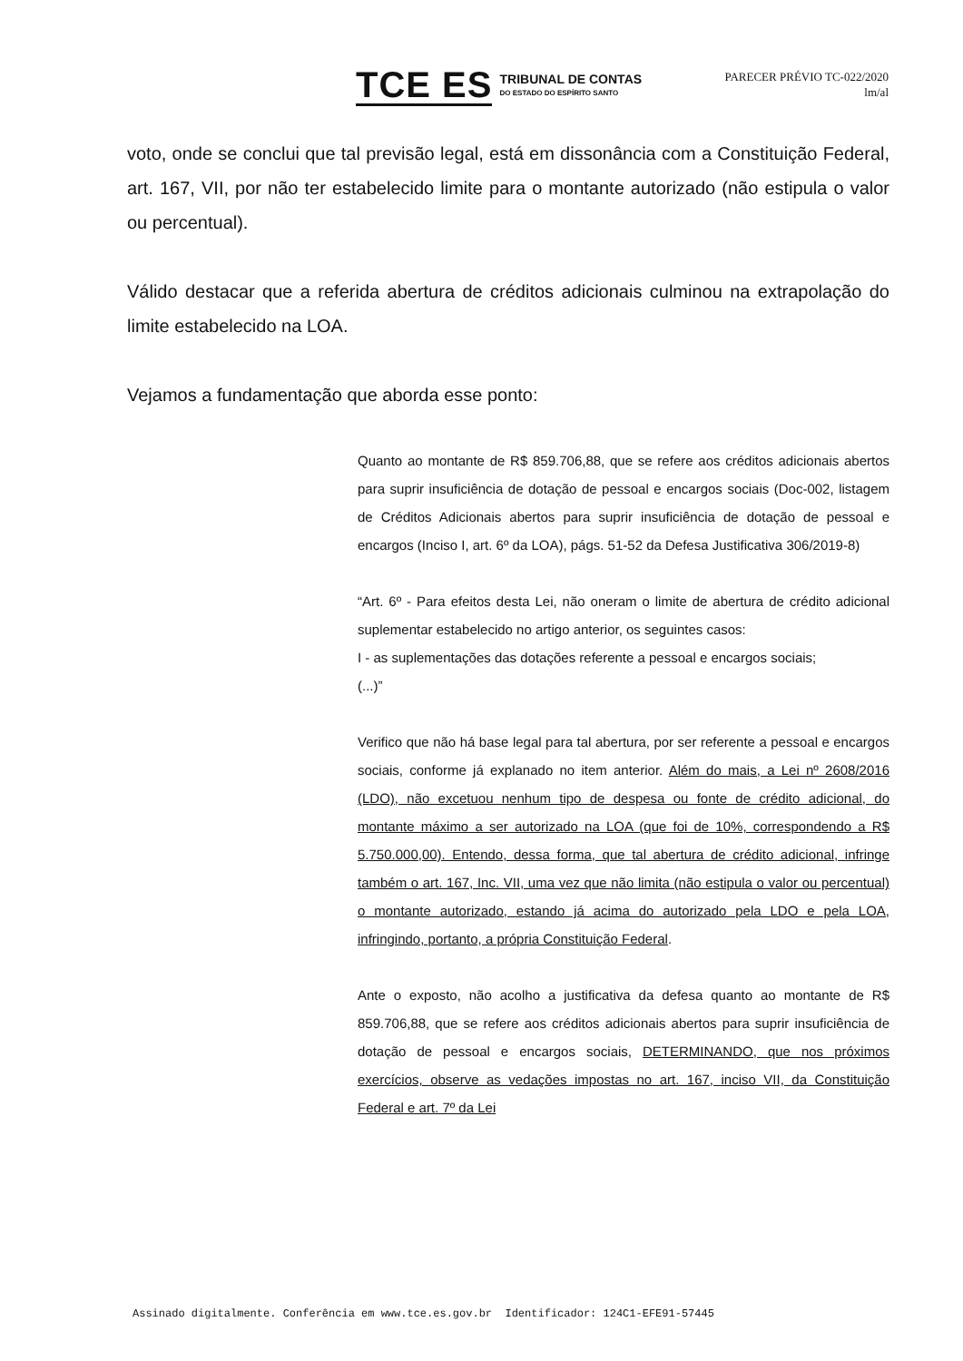TCE ES
TRIBUNAL DE CONTAS
DO ESTADO DO ESPÍRITO SANTO
PARECER PRÉVIO TC-022/2020
lm/al
voto, onde se conclui que tal previsão legal, está em dissonância com a Constituição Federal, art. 167, VII, por não ter estabelecido limite para o montante autorizado (não estipula o valor ou percentual).
Válido destacar que a referida abertura de créditos adicionais culminou na extrapolação do limite estabelecido na LOA.
Vejamos a fundamentação que aborda esse ponto:
Quanto ao montante de R$ 859.706,88, que se refere aos créditos adicionais abertos para suprir insuficiência de dotação de pessoal e encargos sociais (Doc-002, listagem de Créditos Adicionais abertos para suprir insuficiência de dotação de pessoal e encargos (Inciso I, art. 6º da LOA), págs. 51-52 da Defesa Justificativa 306/2019-8)
“Art. 6º - Para efeitos desta Lei, não oneram o limite de abertura de crédito adicional suplementar estabelecido no artigo anterior, os seguintes casos:
I - as suplementações das dotações referente a pessoal e encargos sociais;
(...)”
Verifico que não há base legal para tal abertura, por ser referente a pessoal e encargos sociais, conforme já explanado no item anterior. Além do mais, a Lei nº 2608/2016 (LDO), não excetuou nenhum tipo de despesa ou fonte de crédito adicional, do montante máximo a ser autorizado na LOA (que foi de 10%, correspondendo a R$ 5.750.000,00). Entendo, dessa forma, que tal abertura de crédito adicional, infringe também o art. 167, Inc. VII, uma vez que não limita (não estipula o valor ou percentual) o montante autorizado, estando já acima do autorizado pela LDO e pela LOA, infringindo, portanto, a própria Constituição Federal.
Ante o exposto, não acolho a justificativa da defesa quanto ao montante de R$ 859.706,88, que se refere aos créditos adicionais abertos para suprir insuficiência de dotação de pessoal e encargos sociais, DETERMINANDO, que nos próximos exercícios, observe as vedações impostas no art. 167, inciso VII, da Constituição Federal e art. 7º da Lei
Assinado digitalmente. Conferência em www.tce.es.gov.br Identificador: 124C1-EFE91-57445